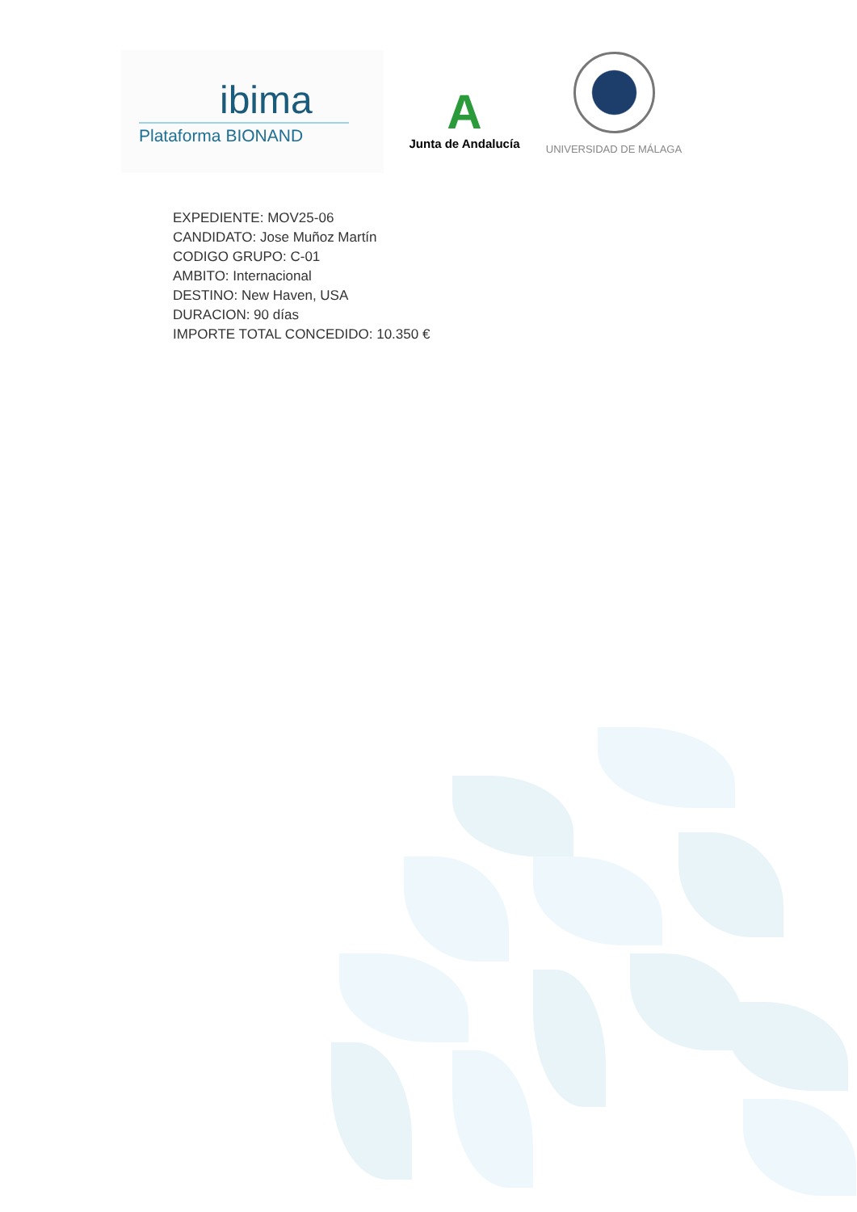ibima
Plataforma BIONAND
A
Junta de Andalucía
UNIVERSIDAD DE MÁLAGA
EXPEDIENTE: MOV25-06
CANDIDATO: Jose Muñoz Martín
CODIGO GRUPO: C-01
AMBITO: Internacional
DESTINO: New Haven, USA
DURACION: 90 días
IMPORTE TOTAL CONCEDIDO: 10.350 €